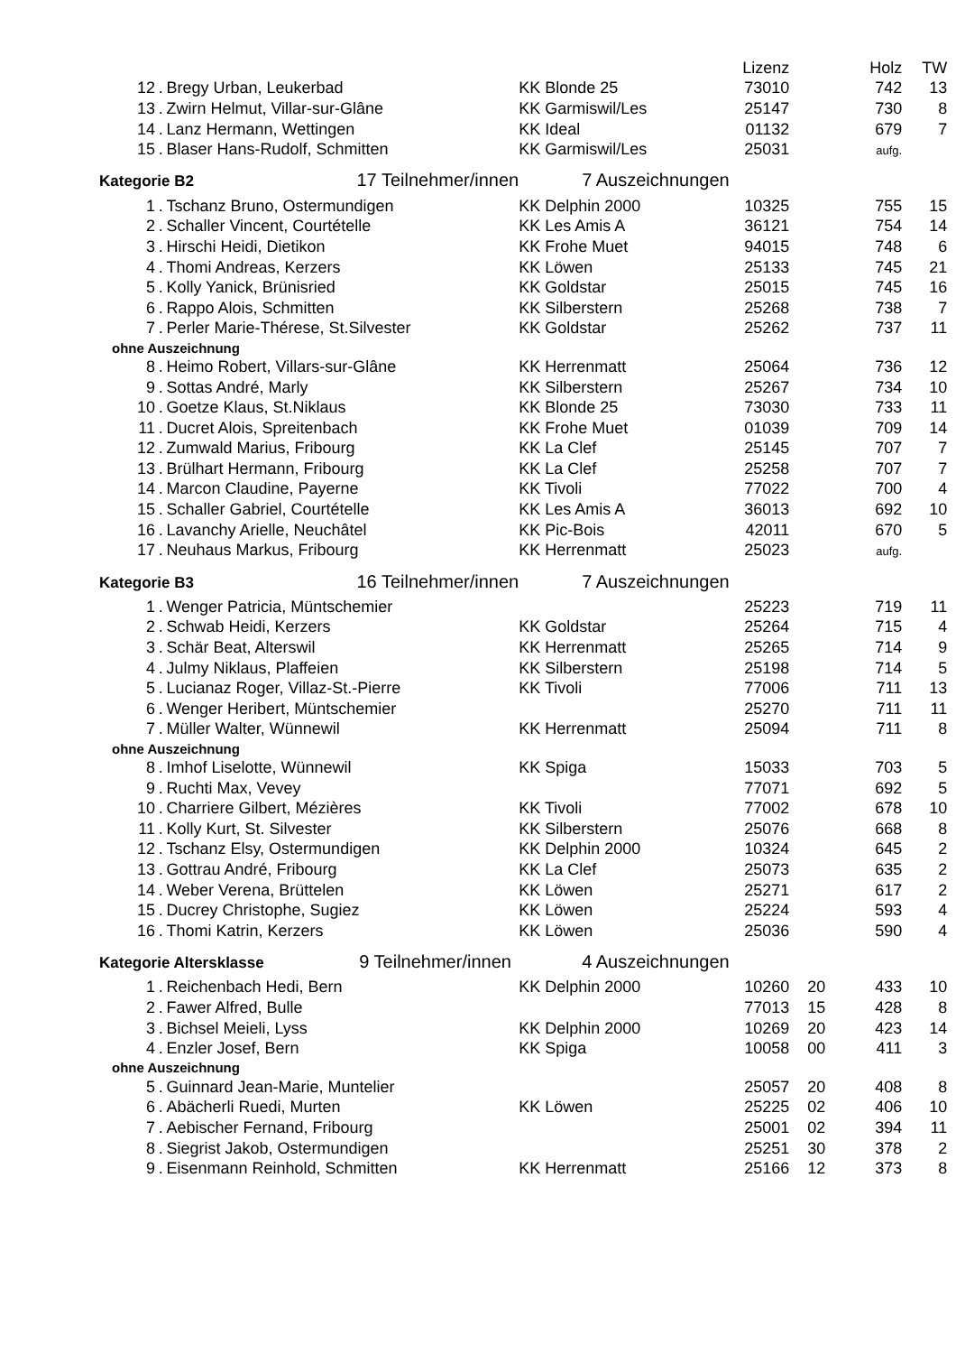| | | | | Lizenz | | Holz | TW |
| 12 | . | Bregy Urban, Leukerbad | KK Blonde 25 | 73010 | | 742 | 13 |
| 13 | . | Zwirn Helmut, Villar-sur-Glâne | KK Garmiswil/Les | 25147 | | 730 | 8 |
| 14 | . | Lanz Hermann, Wettingen | KK Ideal | 01132 | | 679 | 7 |
| 15 | . | Blaser Hans-Rudolf, Schmitten | KK Garmiswil/Les | 25031 | | aufg. | |
| Kategorie B2 17 Teilnehmer/innen | | | 7 Auszeichnungen | | | | |
| 1 | . | Tschanz Bruno, Ostermundigen | KK Delphin 2000 | 10325 | | 755 | 15 |
| 2 | . | Schaller Vincent, Courtételle | KK Les Amis A | 36121 | | 754 | 14 |
| 3 | . | Hirschi Heidi, Dietikon | KK Frohe Muet | 94015 | | 748 | 6 |
| 4 | . | Thomi Andreas, Kerzers | KK Löwen | 25133 | | 745 | 21 |
| 5 | . | Kolly Yanick, Brünisried | KK Goldstar | 25015 | | 745 | 16 |
| 6 | . | Rappo Alois, Schmitten | KK Silberstern | 25268 | | 738 | 7 |
| 7 | . | Perler Marie-Thérese, St.Silvester | KK Goldstar | 25262 | | 737 | 11 |
| ohne Auszeichnung | | | | | | | |
| 8 | . | Heimo Robert, Villars-sur-Glâne | KK Herrenmatt | 25064 | | 736 | 12 |
| 9 | . | Sottas André, Marly | KK Silberstern | 25267 | | 734 | 10 |
| 10 | . | Goetze Klaus, St.Niklaus | KK Blonde 25 | 73030 | | 733 | 11 |
| 11 | . | Ducret Alois, Spreitenbach | KK Frohe Muet | 01039 | | 709 | 14 |
| 12 | . | Zumwald Marius, Fribourg | KK La Clef | 25145 | | 707 | 7 |
| 13 | . | Brülhart Hermann, Fribourg | KK La Clef | 25258 | | 707 | 7 |
| 14 | . | Marcon Claudine, Payerne | KK Tivoli | 77022 | | 700 | 4 |
| 15 | . | Schaller Gabriel, Courtételle | KK Les Amis A | 36013 | | 692 | 10 |
| 16 | . | Lavanchy Arielle, Neuchâtel | KK Pic-Bois | 42011 | | 670 | 5 |
| 17 | . | Neuhaus Markus, Fribourg | KK Herrenmatt | 25023 | | aufg. | |
| Kategorie B3 16 Teilnehmer/innen | | | 7 Auszeichnungen | | | | |
| 1 | . | Wenger Patricia, Müntschemier | | 25223 | | 719 | 11 |
| 2 | . | Schwab Heidi, Kerzers | KK Goldstar | 25264 | | 715 | 4 |
| 3 | . | Schär Beat, Alterswil | KK Herrenmatt | 25265 | | 714 | 9 |
| 4 | . | Julmy Niklaus, Plaffeien | KK Silberstern | 25198 | | 714 | 5 |
| 5 | . | Lucianaz Roger, Villaz-St.-Pierre | KK Tivoli | 77006 | | 711 | 13 |
| 6 | . | Wenger Heribert, Müntschemier | | 25270 | | 711 | 11 |
| 7 | . | Müller Walter, Wünnewil | KK Herrenmatt | 25094 | | 711 | 8 |
| ohne Auszeichnung | | | | | | | |
| 8 | . | Imhof Liselotte, Wünnewil | KK Spiga | 15033 | | 703 | 5 |
| 9 | . | Ruchti Max, Vevey | | 77071 | | 692 | 5 |
| 10 | . | Charriere Gilbert, Mézières | KK Tivoli | 77002 | | 678 | 10 |
| 11 | . | Kolly Kurt, St. Silvester | KK Silberstern | 25076 | | 668 | 8 |
| 12 | . | Tschanz Elsy, Ostermundigen | KK Delphin 2000 | 10324 | | 645 | 2 |
| 13 | . | Gottrau André, Fribourg | KK La Clef | 25073 | | 635 | 2 |
| 14 | . | Weber Verena, Brüttelen | KK Löwen | 25271 | | 617 | 2 |
| 15 | . | Ducrey Christophe, Sugiez | KK Löwen | 25224 | | 593 | 4 |
| 16 | . | Thomi Katrin, Kerzers | KK Löwen | 25036 | | 590 | 4 |
| Kategorie Altersklasse 9 Teilnehmer/innen | | | 4 Auszeichnungen | | | | |
| 1 | . | Reichenbach Hedi, Bern | KK Delphin 2000 | 10260 | 20 | 433 | 10 |
| 2 | . | Fawer Alfred, Bulle | | 77013 | 15 | 428 | 8 |
| 3 | . | Bichsel Meieli, Lyss | KK Delphin 2000 | 10269 | 20 | 423 | 14 |
| 4 | . | Enzler Josef, Bern | KK Spiga | 10058 | 00 | 411 | 3 |
| ohne Auszeichnung | | | | | | | |
| 5 | . | Guinnard Jean-Marie, Muntelier | | 25057 | 20 | 408 | 8 |
| 6 | . | Abächerli Ruedi, Murten | KK Löwen | 25225 | 02 | 406 | 10 |
| 7 | . | Aebischer Fernand, Fribourg | | 25001 | 02 | 394 | 11 |
| 8 | . | Siegrist Jakob, Ostermundigen | | 25251 | 30 | 378 | 2 |
| 9 | . | Eisenmann Reinhold, Schmitten | KK Herrenmatt | 25166 | 12 | 373 | 8 |